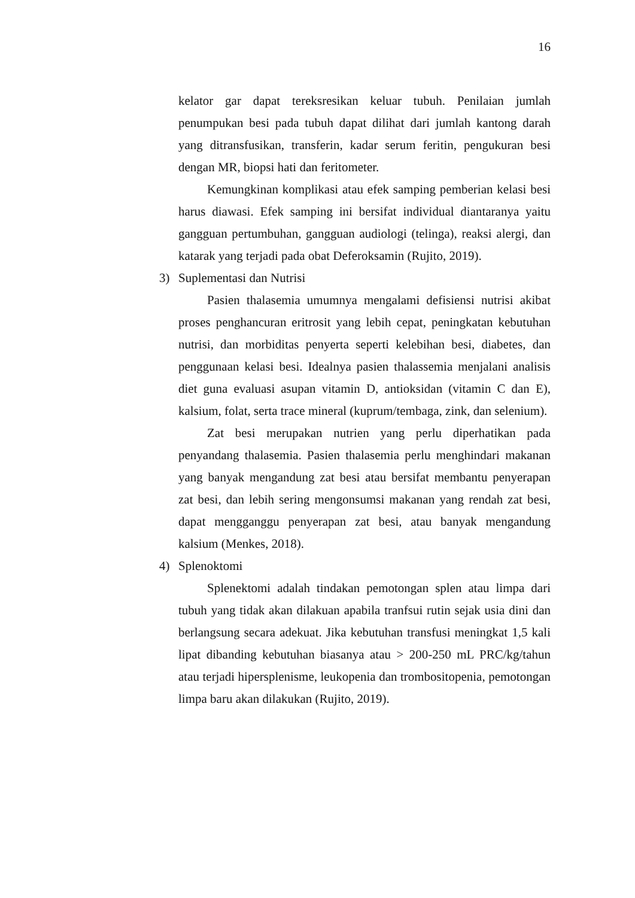16
kelator gar dapat tereksresikan keluar tubuh. Penilaian jumlah penumpukan besi pada tubuh dapat dilihat dari jumlah kantong darah yang ditransfusikan, transferin, kadar serum feritin, pengukuran besi dengan MR, biopsi hati dan feritometer.
Kemungkinan komplikasi atau efek samping pemberian kelasi besi harus diawasi. Efek samping ini bersifat individual diantaranya yaitu gangguan pertumbuhan, gangguan audiologi (telinga), reaksi alergi, dan katarak yang terjadi pada obat Deferoksamin (Rujito, 2019).
3) Suplementasi dan Nutrisi
Pasien thalasemia umumnya mengalami defisiensi nutrisi akibat proses penghancuran eritrosit yang lebih cepat, peningkatan kebutuhan nutrisi, dan morbiditas penyerta seperti kelebihan besi, diabetes, dan penggunaan kelasi besi. Idealnya pasien thalassemia menjalani analisis diet guna evaluasi asupan vitamin D, antioksidan (vitamin C dan E), kalsium, folat, serta trace mineral (kuprum/tembaga, zink, dan selenium).
Zat besi merupakan nutrien yang perlu diperhatikan pada penyandang thalasemia. Pasien thalasemia perlu menghindari makanan yang banyak mengandung zat besi atau bersifat membantu penyerapan zat besi, dan lebih sering mengonsumsi makanan yang rendah zat besi, dapat mengganggu penyerapan zat besi, atau banyak mengandung kalsium (Menkes, 2018).
4) Splenoktomi
Splenektomi adalah tindakan pemotongan splen atau limpa dari tubuh yang tidak akan dilakuan apabila tranfsui rutin sejak usia dini dan berlangsung secara adekuat. Jika kebutuhan transfusi meningkat 1,5 kali lipat dibanding kebutuhan biasanya atau > 200-250 mL PRC/kg/tahun atau terjadi hipersplenisme, leukopenia dan trombositopenia, pemotongan limpa baru akan dilakukan (Rujito, 2019).